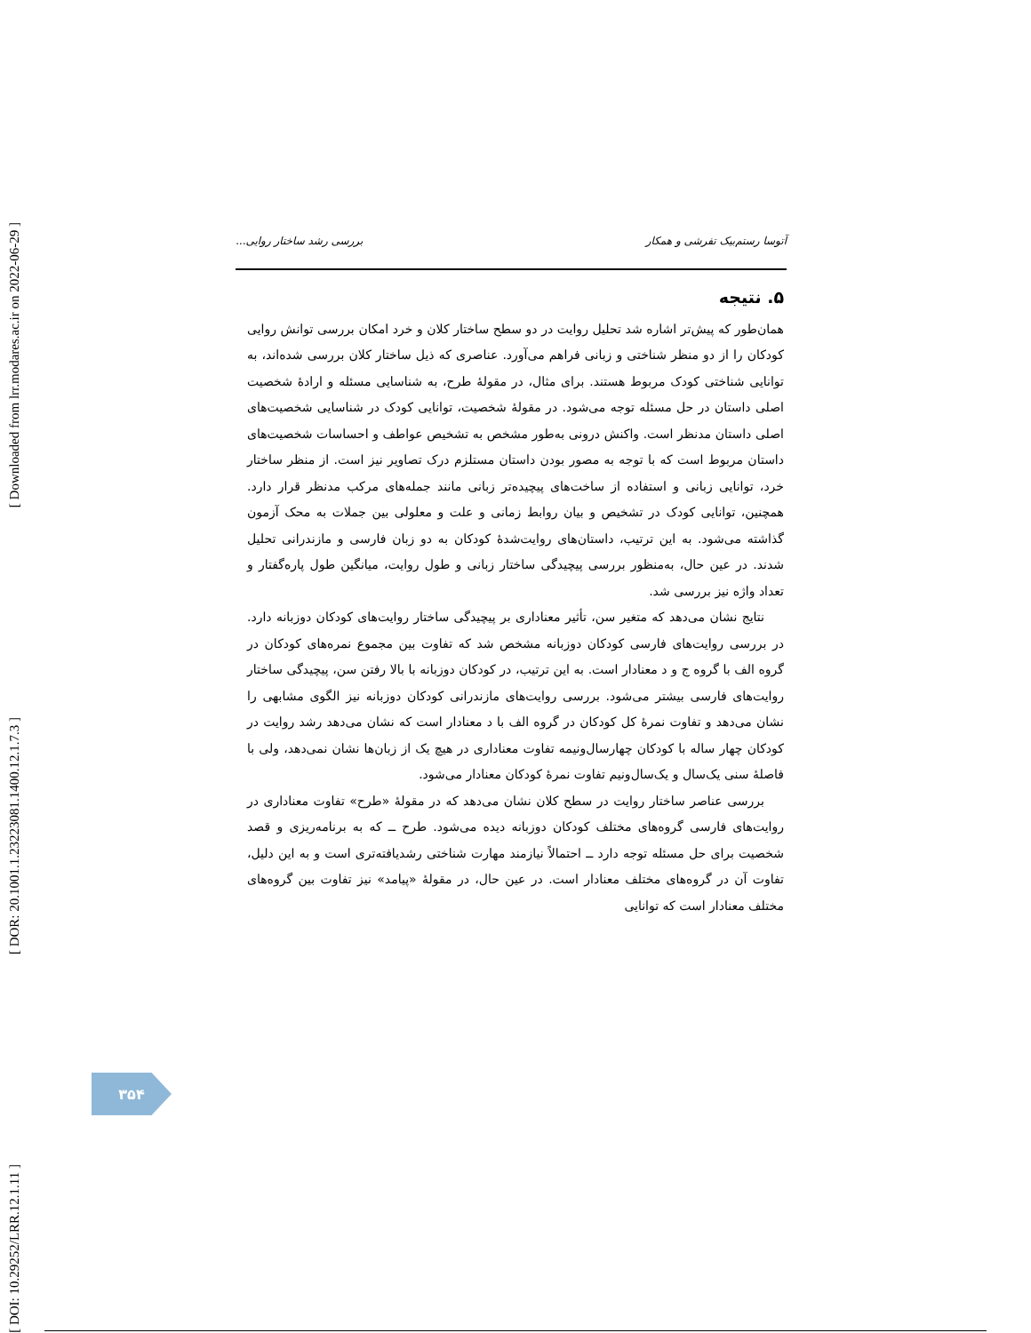[ Downloaded from lrr.modares.ac.ir on 2022-06-29 ]
[ DOR: 20.1001.1.23223081.1400.12.1.7.3 ]
[ DOI: 10.29252/LRR.12.1.11 ]
آتوسا رستم‌بیک تفرشی و همکار بررسی رشد ساختار روایی...
۵. نتیجه
همان‌طور که پیش‌تر اشاره شد تحلیل روایت در دو سطح ساختار کلان و خرد امکان بررسی توانش روایی کودکان را از دو منظر شناختی و زبانی فراهم می‌آورد. عناصری که ذیل ساختار کلان بررسی شده‌اند، به توانایی شناختی کودک مربوط هستند. برای مثال، در مقولهٔ طرح، به شناسایی مسئله و ارادهٔ شخصیت اصلی داستان در حل مسئله توجه می‌شود. در مقولهٔ شخصیت، توانایی کودک در شناسایی شخصیت‌های اصلی داستان مدنظر است. واکنش درونی به‌طور مشخص به تشخیص عواطف و احساسات شخصیت‌های داستان مربوط است که با توجه به مصور بودن داستان مستلزم درک تصاویر نیز است. از منظر ساختار خرد، توانایی زبانی و استفاده از ساخت‌های پیچیده‌تر زبانی مانند جمله‌های مرکب مدنظر قرار دارد. همچنین، توانایی کودک در تشخیص و بیان روابط زمانی و علت و معلولی بین جملات به محک آزمون گذاشته می‌شود. به این ترتیب، داستان‌های روایت‌شدهٔ کودکان به دو زبان فارسی و مازندرانی تحلیل شدند. در عین حال، به‌منظور بررسی پیچیدگی ساختار زبانی و طول روایت، میانگین طول پاره‌گفتار و تعداد واژه نیز بررسی شد.
نتایج نشان می‌دهد که متغیر سن، تأثیر معناداری بر پیچیدگی ساختار روایت‌های کودکان دوزبانه دارد. در بررسی روایت‌های فارسی کودکان دوزبانه مشخص شد که تفاوت بین مجموع نمره‌های کودکان در گروه الف با گروه ج و د معنادار است. به این ترتیب، در کودکان دوزبانه با بالا رفتن سن، پیچیدگی ساختار روایت‌های فارسی بیشتر می‌شود. بررسی روایت‌های مازندرانی کودکان دوزبانه نیز الگوی مشابهی را نشان می‌دهد و تفاوت نمرهٔ کل کودکان در گروه الف با د معنادار است که نشان می‌دهد رشد روایت در کودکان چهار ساله با کودکان چهارسال‌ونیمه تفاوت معناداری در هیچ یک از زبان‌ها نشان نمی‌دهد، ولی با فاصلهٔ سنی یک‌سال و یک‌سال‌ونیم تفاوت نمرهٔ کودکان معنادار می‌شود.
بررسی عناصر ساختار روایت در سطح کلان نشان می‌دهد که در مقولهٔ «طرح» تفاوت معناداری در روایت‌های فارسی گروه‌های مختلف کودکان دوزبانه دیده می‌شود. طرح ــ که به برنامه‌ریزی و قصد شخصیت برای حل مسئله توجه دارد ــ احتمالاً نیازمند مهارت شناختی رشدیافته‌تری است و به این دلیل، تفاوت آن در گروه‌های مختلف معنادار است. در عین حال، در مقولهٔ «پیامد» نیز تفاوت بین گروه‌های مختلف معنادار است که توانایی
۳۵۴